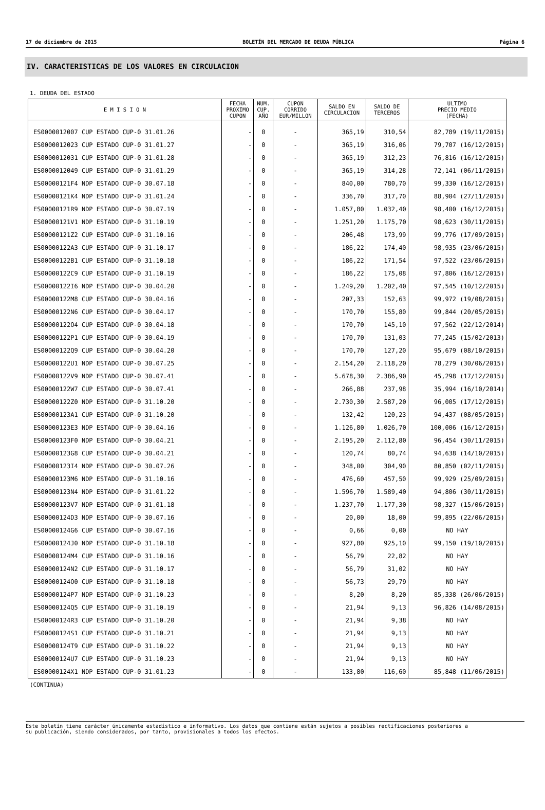17 de diciembre de 2015 BOLETÍN DEL MERCADO DE DEUDA PÚBLICA Página 6
IV. CARACTERISTICAS DE LOS VALORES EN CIRCULACION
1. DEUDA DEL ESTADO
| E M I S I O N | FECHA PROXIMO CUPON | NUM. CUP. AÑO | CUPON CORRIDO EUR/MILLON | SALDO EN CIRCULACION | SALDO DE TERCEROS | ULTIMO PRECIO MEDIO (FECHA) |
| --- | --- | --- | --- | --- | --- | --- |
| ES0000012007 CUP ESTADO CUP-0 31.01.26 | - | 0 | - | 365,19 | 310,54 | 82,789 (19/11/2015) |
| ES0000012023 CUP ESTADO CUP-0 31.01.27 | - | 0 | - | 365,19 | 316,06 | 79,707 (16/12/2015) |
| ES0000012031 CUP ESTADO CUP-0 31.01.28 | - | 0 | - | 365,19 | 312,23 | 76,816 (16/12/2015) |
| ES0000012049 CUP ESTADO CUP-0 31.01.29 | - | 0 | - | 365,19 | 314,28 | 72,141 (06/11/2015) |
| ES00000121F4 NDP ESTADO CUP-0 30.07.18 | - | 0 | - | 840,00 | 780,70 | 99,330 (16/12/2015) |
| ES00000121K4 NDP ESTADO CUP-0 31.01.24 | - | 0 | - | 336,70 | 317,70 | 88,904 (27/11/2015) |
| ES00000121R9 NDP ESTADO CUP-0 30.07.19 | - | 0 | - | 1.057,80 | 1.032,40 | 98,400 (16/12/2015) |
| ES00000121V1 NDP ESTADO CUP-0 31.10.19 | - | 0 | - | 1.251,20 | 1.175,70 | 98,623 (30/11/2015) |
| ES00000121Z2 CUP ESTADO CUP-0 31.10.16 | - | 0 | - | 206,48 | 173,99 | 99,776 (17/09/2015) |
| ES00000122A3 CUP ESTADO CUP-0 31.10.17 | - | 0 | - | 186,22 | 174,40 | 98,935 (23/06/2015) |
| ES00000122B1 CUP ESTADO CUP-0 31.10.18 | - | 0 | - | 186,22 | 171,54 | 97,522 (23/06/2015) |
| ES00000122C9 CUP ESTADO CUP-0 31.10.19 | - | 0 | - | 186,22 | 175,08 | 97,806 (16/12/2015) |
| ES00000122I6 NDP ESTADO CUP-0 30.04.20 | - | 0 | - | 1.249,20 | 1.202,40 | 97,545 (10/12/2015) |
| ES00000122M8 CUP ESTADO CUP-0 30.04.16 | - | 0 | - | 207,33 | 152,63 | 99,972 (19/08/2015) |
| ES00000122N6 CUP ESTADO CUP-0 30.04.17 | - | 0 | - | 170,70 | 155,80 | 99,844 (20/05/2015) |
| ES00000122O4 CUP ESTADO CUP-0 30.04.18 | - | 0 | - | 170,70 | 145,10 | 97,562 (22/12/2014) |
| ES00000122P1 CUP ESTADO CUP-0 30.04.19 | - | 0 | - | 170,70 | 131,03 | 77,245 (15/02/2013) |
| ES00000122Q9 CUP ESTADO CUP-0 30.04.20 | - | 0 | - | 170,70 | 127,20 | 95,679 (08/10/2015) |
| ES00000122U1 NDP ESTADO CUP-0 30.07.25 | - | 0 | - | 2.154,20 | 2.118,20 | 78,279 (30/06/2015) |
| ES00000122V9 NDP ESTADO CUP-0 30.07.41 | - | 0 | - | 5.678,30 | 2.386,90 | 45,298 (17/12/2015) |
| ES00000122W7 CUP ESTADO CUP-0 30.07.41 | - | 0 | - | 266,88 | 237,98 | 35,994 (16/10/2014) |
| ES00000122Z0 NDP ESTADO CUP-0 31.10.20 | - | 0 | - | 2.730,30 | 2.587,20 | 96,005 (17/12/2015) |
| ES00000123A1 CUP ESTADO CUP-0 31.10.20 | - | 0 | - | 132,42 | 120,23 | 94,437 (08/05/2015) |
| ES00000123E3 NDP ESTADO CUP-0 30.04.16 | - | 0 | - | 1.126,80 | 1.026,70 | 100,006 (16/12/2015) |
| ES00000123F0 NDP ESTADO CUP-0 30.04.21 | - | 0 | - | 2.195,20 | 2.112,80 | 96,454 (30/11/2015) |
| ES00000123G8 CUP ESTADO CUP-0 30.04.21 | - | 0 | - | 120,74 | 80,74 | 94,638 (14/10/2015) |
| ES00000123I4 NDP ESTADO CUP-0 30.07.26 | - | 0 | - | 348,00 | 304,90 | 80,850 (02/11/2015) |
| ES00000123M6 NDP ESTADO CUP-0 31.10.16 | - | 0 | - | 476,60 | 457,50 | 99,929 (25/09/2015) |
| ES00000123N4 NDP ESTADO CUP-0 31.01.22 | - | 0 | - | 1.596,70 | 1.589,40 | 94,806 (30/11/2015) |
| ES00000123V7 NDP ESTADO CUP-0 31.01.18 | - | 0 | - | 1.237,70 | 1.177,30 | 98,327 (15/06/2015) |
| ES00000124D3 NDP ESTADO CUP-0 30.07.16 | - | 0 | - | 20,00 | 18,00 | 99,895 (22/06/2015) |
| ES00000124G6 CUP ESTADO CUP-0 30.07.16 | - | 0 | - | 0,66 | 0,00 | NO HAY |
| ES00000124J0 NDP ESTADO CUP-0 31.10.18 | - | 0 | - | 927,80 | 925,10 | 99,150 (19/10/2015) |
| ES00000124M4 CUP ESTADO CUP-0 31.10.16 | - | 0 | - | 56,79 | 22,82 | NO HAY |
| ES00000124N2 CUP ESTADO CUP-0 31.10.17 | - | 0 | - | 56,79 | 31,02 | NO HAY |
| ES00000124O0 CUP ESTADO CUP-0 31.10.18 | - | 0 | - | 56,73 | 29,79 | NO HAY |
| ES00000124P7 NDP ESTADO CUP-0 31.10.23 | - | 0 | - | 8,20 | 8,20 | 85,338 (26/06/2015) |
| ES00000124Q5 CUP ESTADO CUP-0 31.10.19 | - | 0 | - | 21,94 | 9,13 | 96,826 (14/08/2015) |
| ES00000124R3 CUP ESTADO CUP-0 31.10.20 | - | 0 | - | 21,94 | 9,38 | NO HAY |
| ES00000124S1 CUP ESTADO CUP-0 31.10.21 | - | 0 | - | 21,94 | 9,13 | NO HAY |
| ES00000124T9 CUP ESTADO CUP-0 31.10.22 | - | 0 | - | 21,94 | 9,13 | NO HAY |
| ES00000124U7 CUP ESTADO CUP-0 31.10.23 | - | 0 | - | 21,94 | 9,13 | NO HAY |
| ES00000124X1 NDP ESTADO CUP-0 31.01.23 | - | 0 | - | 133,80 | 116,60 | 85,848 (11/06/2015) |
(CONTINUA)
Este boletín tiene carácter únicamente estadístico e informativo. Los datos que contiene están sujetos a posibles rectificaciones posteriores a
su publicación, siendo considerados, por tanto, provisionales a todos los efectos.